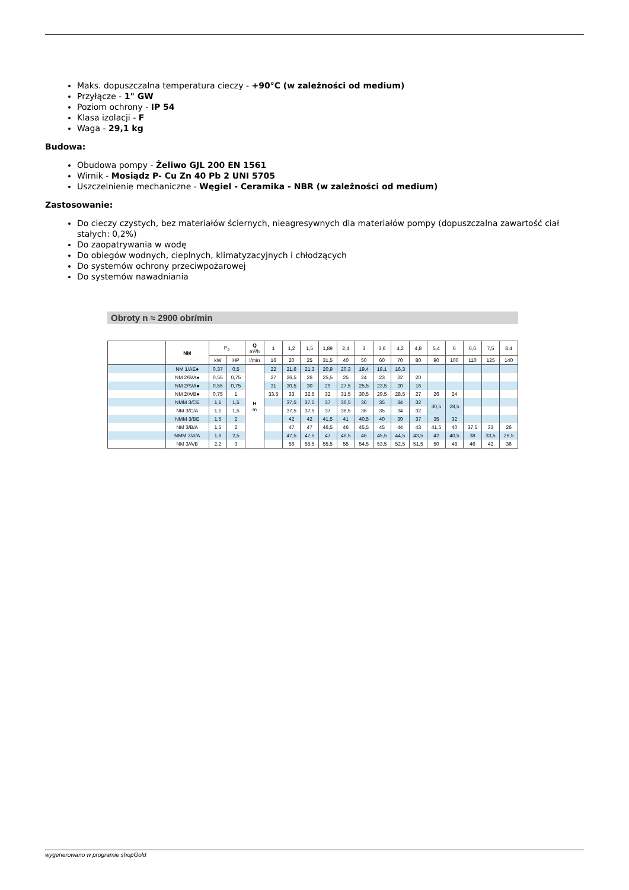Maks. dopuszczalna temperatura cieczy - +90°C (w zależności od medium)
Przyłącze - 1" GW
Poziom ochrony - IP 54
Klasa izolacji - F
Waga - 29,1 kg
Budowa:
Obudowa pompy - Żeliwo GJL 200 EN 1561
Wirnik - Mosiądz P- Cu Zn 40 Pb 2 UNI 5705
Uszczelnienie mechaniczne - Węgiel - Ceramika - NBR (w zależności od medium)
Zastosowanie:
Do cieczy czystych, bez materiałów ściernych, nieagresywnych dla materiałów pompy (dopuszczalna zawartość ciał stałych: 0,2%)
Do zaopatrywania w wodę
Do obiegów wodnych, cieplnych, klimatyzacyjnych i chłodzących
Do systemów ochrony przeciwpożarowej
Do systemów nawadniania
Obroty n ≈ 2900 obr/min
| | NM | P<sub>2</sub> | | Q m³/h | 1 | 1,2 | 1,5 | 1,89 | 2,4 | 3 | 3,6 | 4,2 | 4,8 | 5,4 | 6 | 6,6 | 7,5 | 8,4 |
| --- | --- | --- | --- | --- | --- | --- | --- | --- | --- | --- | --- | --- | --- | --- | --- | --- | --- | --- |
| | | kW | HP | l/min | 16 | 20 | 25 | 31,5 | 40 | 50 | 60 | 70 | 80 | 90 | 100 | 110 | 125 | 140 |
| | NM 1/AE● | 0,37 | 0,5 | H m | 22 | 21,6 | 21,3 | 20,9 | 20,3 | 19,4 | 18,1 | 16,3 | | | | | | |
| | NM 2/B/A● | 0,55 | 0,75 | | 27 | 26,5 | 26 | 25,5 | 25 | 24 | 23 | 22 | 20 | | | | | |
| | NM 2/S/A● | 0,55 | 0,75 | | 31 | 30,5 | 30 | 29 | 27,5 | 25,5 | 23,5 | 20 | 16 | | | | | |
| | NM 2/A/B● | 0,75 | 1 | | 33,5 | 33 | 32,5 | 32 | 31,5 | 30,5 | 29,5 | 28,5 | 27 | 26 | 24 | | | |
| | NMM 3/CE | 1,1 | 1,5 | | | 37,5 | 37,5 | 37 | 36,5 | 36 | 35 | 34 | 32 | 30,5 | 28,5 | | | |
| | NM 3/C/A | 1,1 | 1,5 | | | 37,5 | 37,5 | 37 | 36,5 | 36 | 35 | 34 | 32 | | | | | |
| | NMM 3/BE | 1,5 | 2 | | | 42 | 42 | 41,5 | 41 | 40,5 | 40 | 39 | 37 | 35 | 32 | | | |
| | NM 3/B/A | 1,5 | 2 | | | 47 | 47 | 46,5 | 46 | 45,5 | 45 | 44 | 43 | 41,5 | 40 | 37,5 | 33 | 26 |
| | NMM 3/A/A | 1,8 | 2,5 | | | 47,5 | 47,5 | 47 | 46,5 | 46 | 45,5 | 44,5 | 43,5 | 42 | 40,5 | 38 | 33,5 | 26,5 |
| | NM 3/A/B | 2,2 | 3 | | | 56 | 55,5 | 55,5 | 55 | 54,5 | 53,5 | 52,5 | 51,5 | 50 | 48 | 46 | 42 | 36 |
wygenerowano w programie shopGold